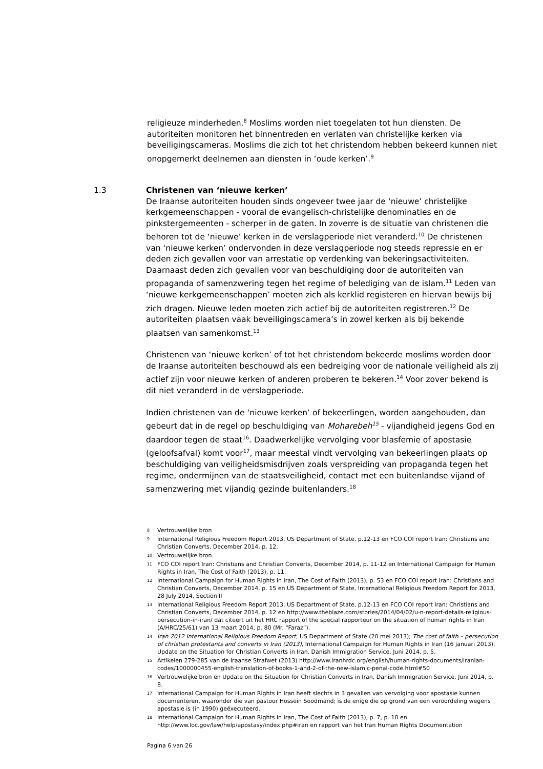religieuze minderheden.<sup>8</sup> Moslims worden niet toegelaten tot hun diensten. De autoriteiten monitoren het binnentreden en verlaten van christelijke kerken via beveiligingscameras. Moslims die zich tot het christendom hebben bekeerd kunnen niet onopgemerkt deelnemen aan diensten in ‘oude kerken’.<sup>9</sup>
1.3
Christenen van ‘nieuwe kerken’
De Iraanse autoriteiten houden sinds ongeveer twee jaar de ‘nieuwe’ christelijke kerkgemeenschappen - vooral de evangelisch-christelijke denominaties en de pinkstergemeenten - scherper in de gaten. In zoverre is de situatie van christenen die behoren tot de ‘nieuwe’ kerken in de verslagperiode niet veranderd.<sup>10</sup> De christenen van ‘nieuwe kerken’ ondervonden in deze verslagperiode nog steeds repressie en er deden zich gevallen voor van arrestatie op verdenking van bekeringsactiviteiten. Daarnaast deden zich gevallen voor van beschuldiging door de autoriteiten van propaganda of samenzwering tegen het regime of belediging van de islam.<sup>11</sup> Leden van ‘nieuwe kerkgemeenschappen’ moeten zich als kerklid registeren en hiervan bewijs bij zich dragen. Nieuwe leden moeten zich actief bij de autoriteiten registreren.<sup>12</sup> De autoriteiten plaatsen vaak beveiligingscamera’s in zowel kerken als bij bekende plaatsen van samenkomst.<sup>13</sup>
Christenen van ‘nieuwe kerken’ of tot het christendom bekeerde moslims worden door de Iraanse autoriteiten beschouwd als een bedreiging voor de nationale veiligheid als zij actief zijn voor nieuwe kerken of anderen proberen te bekeren.<sup>14</sup> Voor zover bekend is dit niet veranderd in de verslagperiode.
Indien christenen van de ‘nieuwe kerken’ of bekeerlingen, worden aangehouden, dan gebeurt dat in de regel op beschuldiging van Moharebeh<sup>15</sup> - vijandigheid jegens God en daardoor tegen de staat<sup>16</sup>. Daadwerkelijke vervolging voor blasfemie of apostasie (geloofsafval) komt voor<sup>17</sup>, maar meestal vindt vervolging van bekeerlingen plaats op beschuldiging van veiligheidsmisdrijven zoals verspreiding van propaganda tegen het regime, ondermijnen van de staatsveiligheid, contact met een buitenlandse vijand of samenzwering met vijandig gezinde buitenlanders.<sup>18</sup>
8 Vertrouwelijke bron
9 International Religious Freedom Report 2013, US Department of State, p.12-13 en FCO COI report Iran: Christians and Christian Converts, December 2014, p. 12.
10 Vertrouwelijke bron.
11 FCO COI report Iran: Christians and Christian Converts, December 2014, p. 11-12 en International Campaign for Human Rights in Iran, The Cost of Faith (2013), p. 11.
12 International Campaign for Human Rights in Iran, The Cost of Faith (2013), p. 53 en FCO COI report Iran: Christians and Christian Converts, December 2014, p. 15 en US Department of State, International Religious Freedom Report for 2013, 28 July 2014, Section II
13 International Religious Freedom Report 2013, US Department of State, p.12-13 en FCO COI report Iran: Christians and Christian Converts, December 2014, p. 12 en http://www.theblaze.com/stories/2014/04/02/u-n-report-details-religious-persecution-in-iran/ dat citeert uit het HRC rapport of the special rapporteur on the situation of human rights in Iran (A/HRC/25/61) van 13 maart 2014, p. 80 (Mr. “Faraz”).
14 Iran 2012 International Religious Freedom Report, US Department of State (20 mei 2013); The cost of faith – persecution of christian protestants and converts in Iran (2013), International Campaign for Human Rights in Iran (16 januari 2013), Update on the Situation for Christian Converts in Iran, Danish Immigration Service, Juni 2014, p. 5.
15 Artikelen 279-285 van de Iraanse Strafwet (2013) http://www.iranhrdc.org/english/human-rights-documents/iranian-codes/1000000455-english-translation-of-books-1-and-2-of-the-new-islamic-penal-code.html#50
16 Vertrouwelijke bron en Update on the Situation for Christian Converts in Iran, Danish Immigration Service, Juni 2014, p. 8.
17 International Campaign for Human Rights in Iran heeft slechts in 3 gevallen van vervolging voor apostasie kunnen documenteren, waaronder die van pastoor Hossein Soodmand; is de enige die op grond van een veroordeling wegens apostasie is (in 1990) geëxecuteerd.
18 International Campaign for Human Rights in Iran, The Cost of Faith (2013), p. 7, p. 10 en http://www.loc.gov/law/help/apostasy/index.php#iran en rapport van het Iran Human Rights Documentation
Pagina 6 van 26